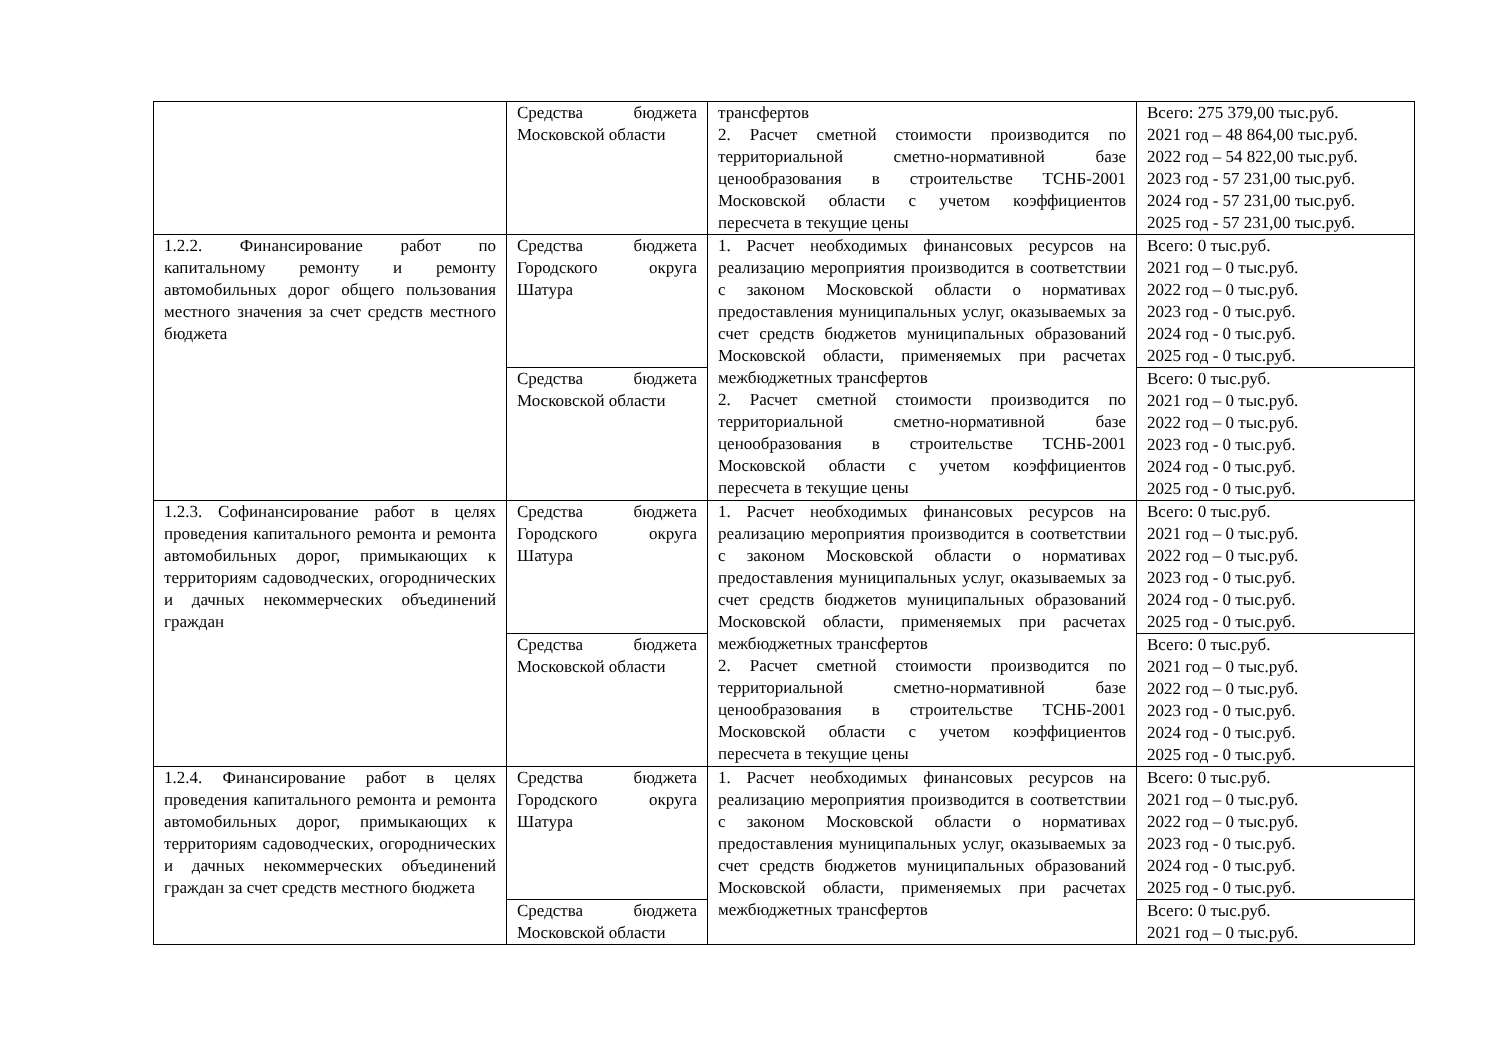| | Средства бюджета Московской области | трансфертов 2. Расчет сметной стоимости производится по территориальной сметно-нормативной базе ценообразования в строительстве ТСНБ-2001 Московской области с учетом коэффициентов пересчета в текущие цены | Всего: 275 379,00 тыс.руб. 2021 год – 48 864,00 тыс.руб. 2022 год – 54 822,00 тыс.руб. 2023 год - 57 231,00 тыс.руб. 2024 год - 57 231,00 тыс.руб. 2025 год - 57 231,00 тыс.руб. |
| 1.2.2. Финансирование работ по капитальному ремонту и ремонту автомобильных дорог общего пользования местного значения за счет средств местного бюджета | Средства бюджета Городского округа Шатура | 1. Расчет необходимых финансовых ресурсов на реализацию мероприятия производится в соответствии с законом Московской области о нормативах предоставления муниципальных услуг, оказываемых за счет средств бюджетов муниципальных образований Московской области, применяемых при расчетах межбюджетных трансфертов 2. Расчет сметной стоимости производится по территориальной сметно-нормативной базе ценообразования в строительстве ТСНБ-2001 Московской области с учетом коэффициентов пересчета в текущие цены | Всего: 0 тыс.руб. 2021 год – 0 тыс.руб. 2022 год – 0 тыс.руб. 2023 год - 0 тыс.руб. 2024 год - 0 тыс.руб. 2025 год - 0 тыс.руб. |
| | Средства бюджета Московской области | | Всего: 0 тыс.руб. 2021 год – 0 тыс.руб. 2022 год – 0 тыс.руб. 2023 год - 0 тыс.руб. 2024 год - 0 тыс.руб. 2025 год - 0 тыс.руб. |
| 1.2.3. Софинансирование работ в целях проведения капитального ремонта и ремонта автомобильных дорог, примыкающих к территориям садоводческих, огороднических и дачных некоммерческих объединений граждан | Средства бюджета Городского округа Шатура | 1. Расчет необходимых финансовых ресурсов на реализацию мероприятия производится в соответствии с законом Московской области о нормативах предоставления муниципальных услуг, оказываемых за счет средств бюджетов муниципальных образований Московской области, применяемых при расчетах межбюджетных трансфертов 2. Расчет сметной стоимости производится по территориальной сметно-нормативной базе ценообразования в строительстве ТСНБ-2001 Московской области с учетом коэффициентов пересчета в текущие цены | Всего: 0 тыс.руб. 2021 год – 0 тыс.руб. 2022 год – 0 тыс.руб. 2023 год - 0 тыс.руб. 2024 год - 0 тыс.руб. 2025 год - 0 тыс.руб. |
| | Средства бюджета Московской области | | Всего: 0 тыс.руб. 2021 год – 0 тыс.руб. 2022 год – 0 тыс.руб. 2023 год - 0 тыс.руб. 2024 год - 0 тыс.руб. 2025 год - 0 тыс.руб. |
| 1.2.4. Финансирование работ в целях проведения капитального ремонта и ремонта автомобильных дорог, примыкающих к территориям садоводческих, огороднических и дачных некоммерческих объединений граждан за счет средств местного бюджета | Средства бюджета Городского округа Шатура | 1. Расчет необходимых финансовых ресурсов на реализацию мероприятия производится в соответствии с законом Московской области о нормативах предоставления муниципальных услуг, оказываемых за счет средств бюджетов муниципальных образований Московской области, применяемых при расчетах межбюджетных трансфертов | Всего: 0 тыс.руб. 2021 год – 0 тыс.руб. 2022 год – 0 тыс.руб. 2023 год - 0 тыс.руб. 2024 год - 0 тыс.руб. 2025 год - 0 тыс.руб. |
| | Средства бюджета Московской области | | Всего: 0 тыс.руб. 2021 год – 0 тыс.руб. |